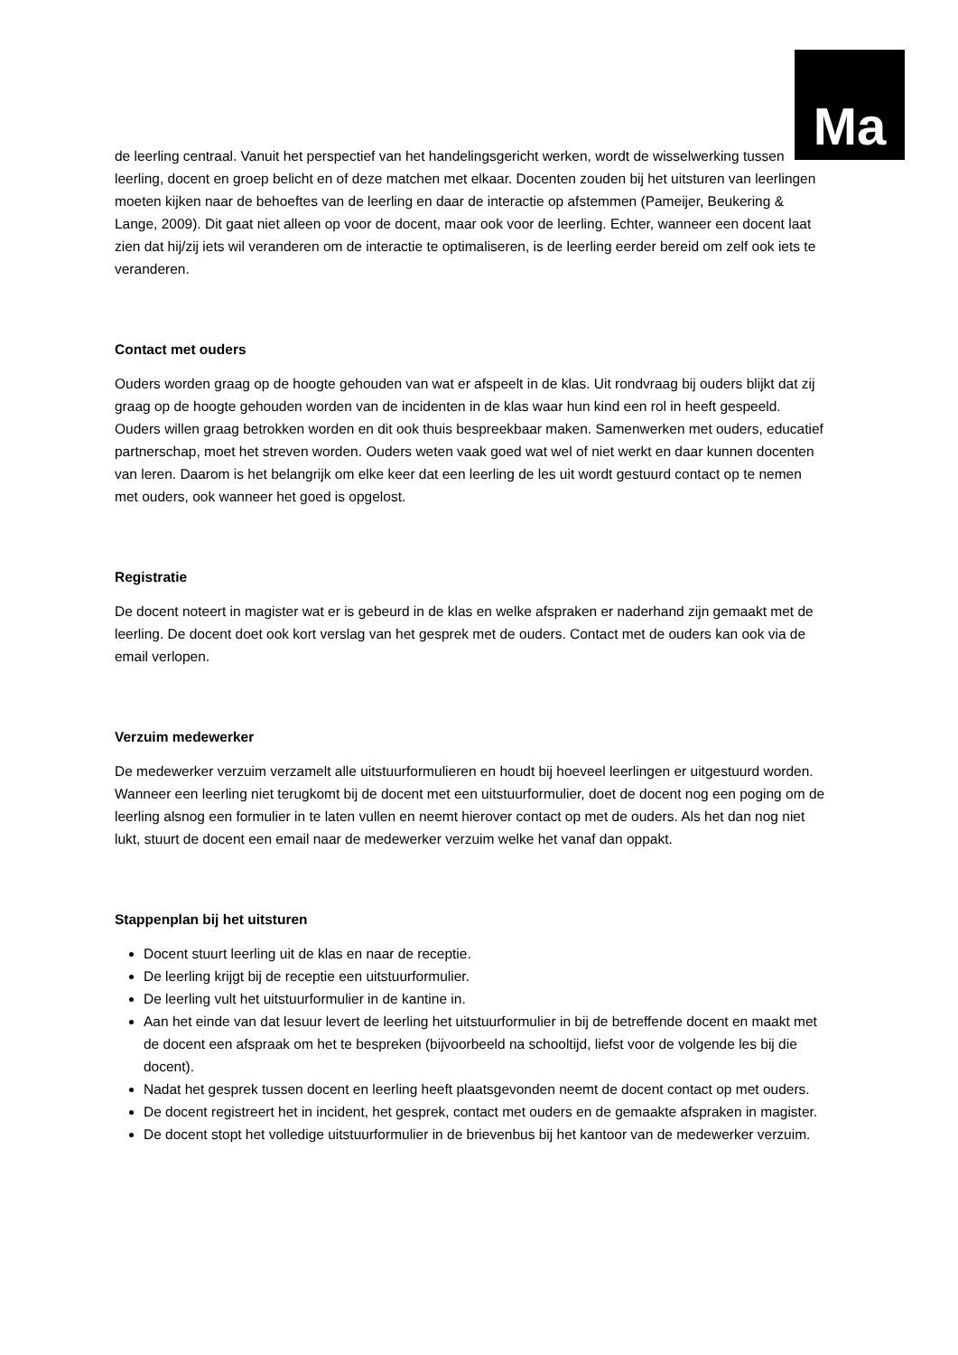Ma
de leerling centraal. Vanuit het perspectief van het handelingsgericht werken, wordt de wisselwerking tussen leerling, docent en groep belicht en of deze matchen met elkaar. Docenten zouden bij het uitsturen van leerlingen moeten kijken naar de behoeftes van de leerling en daar de interactie op afstemmen (Pameijer, Beukering & Lange, 2009). Dit gaat niet alleen op voor de docent, maar ook voor de leerling. Echter, wanneer een docent laat zien dat hij/zij iets wil veranderen om de interactie te optimaliseren, is de leerling eerder bereid om zelf ook iets te veranderen.
Contact met ouders
Ouders worden graag op de hoogte gehouden van wat er afspeelt in de klas. Uit rondvraag bij ouders blijkt dat zij graag op de hoogte gehouden worden van de incidenten in de klas waar hun kind een rol in heeft gespeeld. Ouders willen graag betrokken worden en dit ook thuis bespreekbaar maken. Samenwerken met ouders, educatief partnerschap, moet het streven worden. Ouders weten vaak goed wat wel of niet werkt en daar kunnen docenten van leren. Daarom is het belangrijk om elke keer dat een leerling de les uit wordt gestuurd contact op te nemen met ouders, ook wanneer het goed is opgelost.
Registratie
De docent noteert in magister wat er is gebeurd in de klas en welke afspraken er naderhand zijn gemaakt met de leerling. De docent doet ook kort verslag van het gesprek met de ouders. Contact met de ouders kan ook via de email verlopen.
Verzuim medewerker
De medewerker verzuim verzamelt alle uitstuurformulieren en houdt bij hoeveel leerlingen er uitgestuurd worden. Wanneer een leerling niet terugkomt bij de docent met een uitstuurformulier, doet de docent nog een poging om de leerling alsnog een formulier in te laten vullen en neemt hierover contact op met de ouders. Als het dan nog niet lukt, stuurt de docent een email naar de medewerker verzuim welke het vanaf dan oppakt.
Stappenplan bij het uitsturen
Docent stuurt leerling uit de klas en naar de receptie.
De leerling krijgt bij de receptie een uitstuurformulier.
De leerling vult het uitstuurformulier in de kantine in.
Aan het einde van dat lesuur levert de leerling het uitstuurformulier in bij de betreffende docent en maakt met de docent een afspraak om het te bespreken (bijvoorbeeld na schooltijd, liefst voor de volgende les bij die docent).
Nadat het gesprek tussen docent en leerling heeft plaatsgevonden neemt de docent contact op met ouders.
De docent registreert het in incident, het gesprek, contact met ouders en de gemaakte afspraken in magister.
De docent stopt het volledige uitstuurformulier in de brievenbus bij het kantoor van de medewerker verzuim.